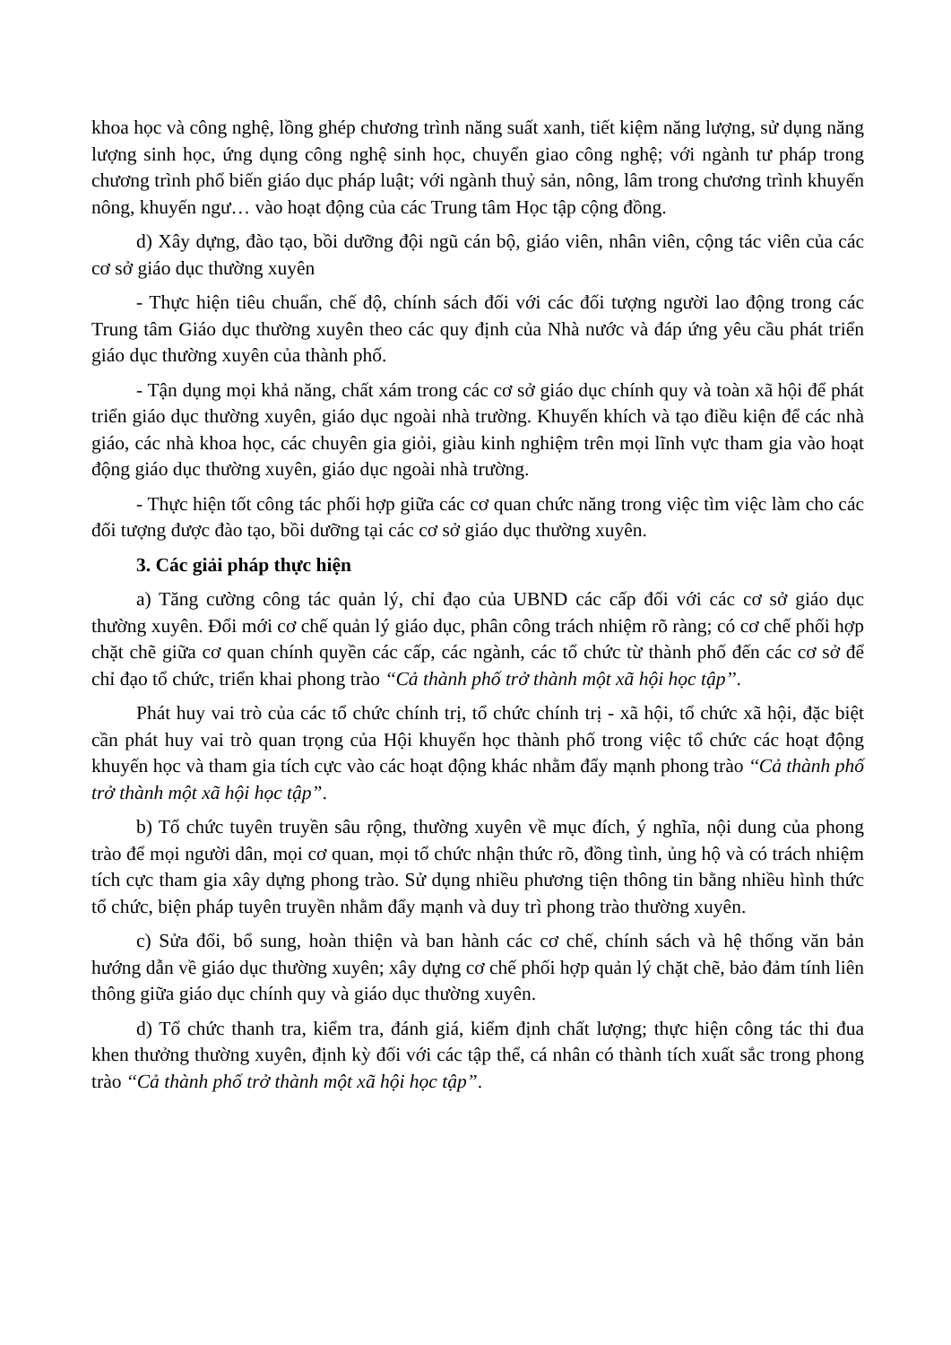khoa học và công nghệ, lồng ghép chương trình năng suất xanh, tiết kiệm năng lượng, sử dụng năng lượng sinh học, ứng dụng công nghệ sinh học, chuyển giao công nghệ; với ngành tư pháp trong chương trình phổ biến giáo dục pháp luật; với ngành thuỷ sản, nông, lâm trong chương trình khuyến nông, khuyến ngư… vào hoạt động của các Trung tâm Học tập cộng đồng.
d) Xây dựng, đào tạo, bồi dưỡng đội ngũ cán bộ, giáo viên, nhân viên, cộng tác viên của các cơ sở giáo dục thường xuyên
- Thực hiện tiêu chuẩn, chế độ, chính sách đối với các đối tượng người lao động trong các Trung tâm Giáo dục thường xuyên theo các quy định của Nhà nước và đáp ứng yêu cầu phát triển giáo dục thường xuyên của thành phố.
- Tận dụng mọi khả năng, chất xám trong các cơ sở giáo dục chính quy và toàn xã hội để phát triển giáo dục thường xuyên, giáo dục ngoài nhà trường. Khuyến khích và tạo điều kiện để các nhà giáo, các nhà khoa học, các chuyên gia giỏi, giàu kinh nghiệm trên mọi lĩnh vực tham gia vào hoạt động giáo dục thường xuyên, giáo dục ngoài nhà trường.
- Thực hiện tốt công tác phối hợp giữa các cơ quan chức năng trong việc tìm việc làm cho các đối tượng được đào tạo, bồi dưỡng tại các cơ sở giáo dục thường xuyên.
3. Các giải pháp thực hiện
a) Tăng cường công tác quản lý, chỉ đạo của UBND các cấp đối với các cơ sở giáo dục thường xuyên. Đổi mới cơ chế quản lý giáo dục, phân công trách nhiệm rõ ràng; có cơ chế phối hợp chặt chẽ giữa cơ quan chính quyền các cấp, các ngành, các tổ chức từ thành phố đến các cơ sở để chỉ đạo tổ chức, triển khai phong trào ‘‘Cả thành phố trở thành một xã hội học tập’’.
Phát huy vai trò của các tổ chức chính trị, tổ chức chính trị - xã hội, tổ chức xã hội, đặc biệt cần phát huy vai trò quan trọng của Hội khuyến học thành phố trong việc tổ chức các hoạt động khuyến học và tham gia tích cực vào các hoạt động khác nhằm đẩy mạnh phong trào ‘‘Cả thành phố trở thành một xã hội học tập”.
b) Tổ chức tuyên truyền sâu rộng, thường xuyên về mục đích, ý nghĩa, nội dung của phong trào để mọi người dân, mọi cơ quan, mọi tổ chức nhận thức rõ, đồng tình, ủng hộ và có trách nhiệm tích cực tham gia xây dựng phong trào. Sử dụng nhiều phương tiện thông tin bằng nhiều hình thức tổ chức, biện pháp tuyên truyền nhằm đẩy mạnh và duy trì phong trào thường xuyên.
c) Sửa đổi, bổ sung, hoàn thiện và ban hành các cơ chế, chính sách và hệ thống văn bản hướng dẫn về giáo dục thường xuyên; xây dựng cơ chế phối hợp quản lý chặt chẽ, bảo đảm tính liên thông giữa giáo dục chính quy và giáo dục thường xuyên.
d) Tổ chức thanh tra, kiểm tra, đánh giá, kiểm định chất lượng; thực hiện công tác thi đua khen thưởng thường xuyên, định kỳ đối với các tập thể, cá nhân có thành tích xuất sắc trong phong trào ‘‘Cả thành phố trở thành một xã hội học tập”.